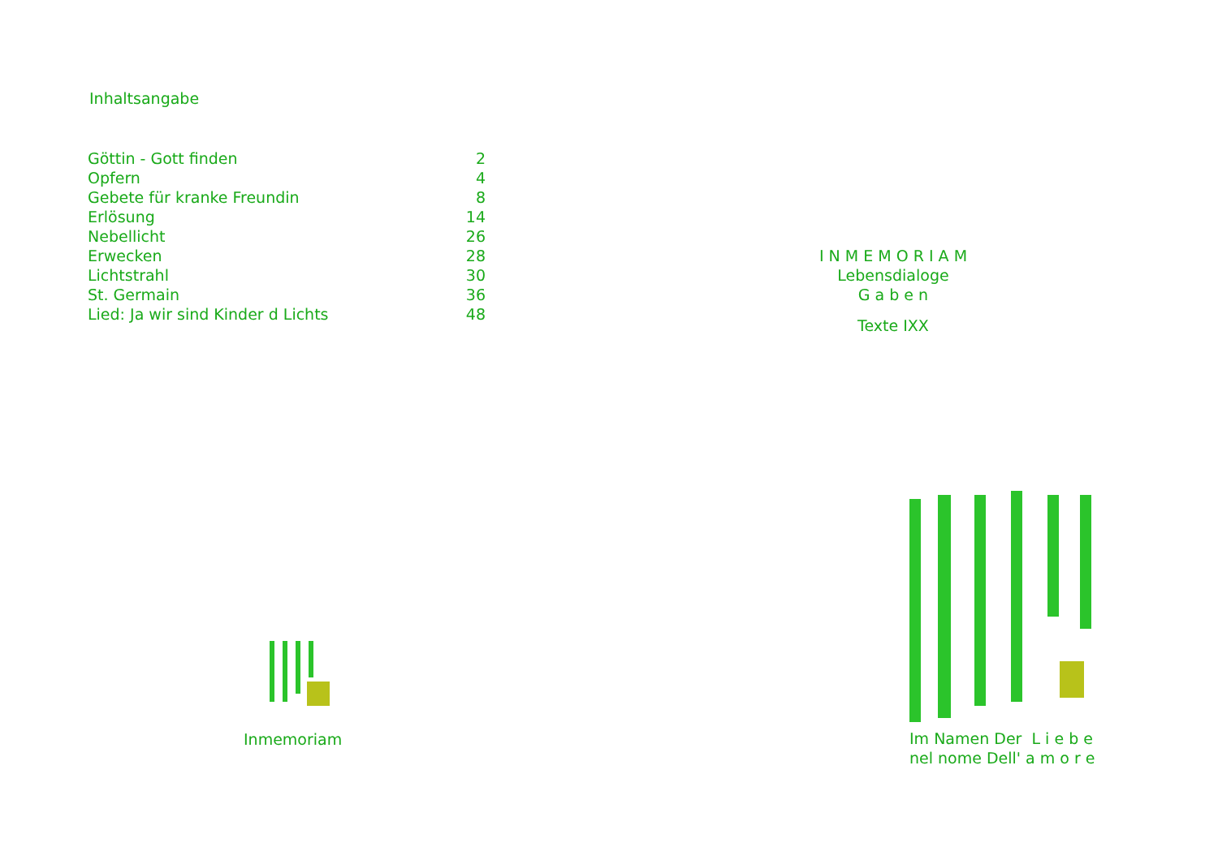Inhaltsangabe
| Göttin - Gott finden | 2 |
| Opfern | 4 |
| Gebete für kranke Freundin | 8 |
| Erlösung | 14 |
| Nebellicht | 26 |
| Erwecken | 28 |
| Lichtstrahl | 30 |
| St. Germain | 36 |
| Lied: Ja wir sind Kinder d Lichts | 48 |
Inmemoriam
I N M E M O R I A M
Lebensdialoge
G a b e n
Texte IXX
Im Namen Der L i e b e
nel nome Dell' a m o r e